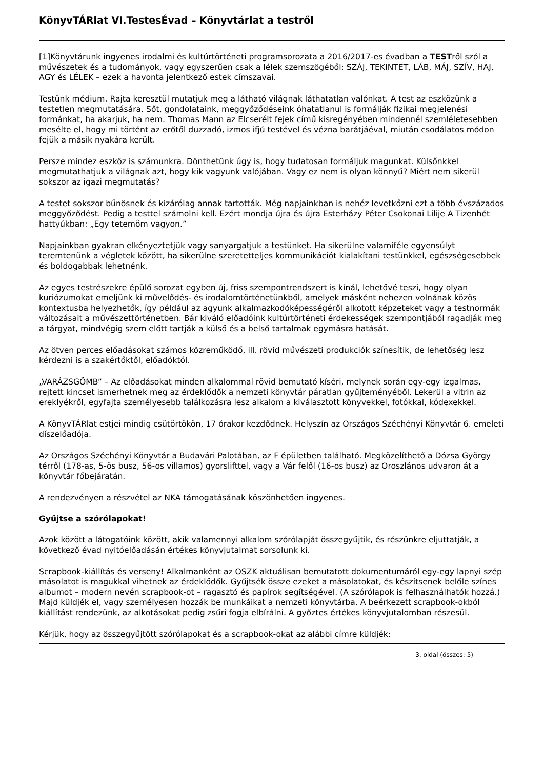KönyvTÁRlat VI.TestesÉvad – Könyvtárlat a testről
[1]Könyvtárunk ingyenes irodalmi és kultúrtörténeti programsorozata a 2016/2017-es évadban a TESTről szól a művészetek és a tudományok, vagy egyszerűen csak a lélek szemszögéből: SZÁJ, TEKINTET, LÁB, MÁJ, SZÍV, HAJ, AGY és LÉLEK – ezek a havonta jelentkező estek címszavai.
Testünk médium. Rajta keresztül mutatjuk meg a látható világnak láthatatlan valónkat. A test az eszközünk a testetlen megmutatására. Sőt, gondolataink, meggyőződéseink óhatatlanul is formálják fizikai megjelenési formánkat, ha akarjuk, ha nem. Thomas Mann az Elcserélt fejek című kisregényében mindennél szemléletesebben mesélte el, hogy mi történt az erőtől duzzadó, izmos ifjú testével és vézna barátjáéval, miután csodálatos módon fejük a másik nyakára került.
Persze mindez eszköz is számunkra. Dönthetünk úgy is, hogy tudatosan formáljuk magunkat. Külsőnkkel megmutathatjuk a világnak azt, hogy kik vagyunk valójában. Vagy ez nem is olyan könnyű? Miért nem sikerül sokszor az igazi megmutatás?
A testet sokszor bűnösnek és kizárólag annak tartották. Még napjainkban is nehéz levetkőzni ezt a több évszázados meggyőződést. Pedig a testtel számolni kell. Ezért mondja újra és újra Esterházy Péter Csokonai Lilije A Tizenhét hattyúkban: „Egy tetemöm vagyon.”
Napjainkban gyakran elkényeztetjük vagy sanyargatjuk a testünket. Ha sikerülne valamiféle egyensúlyt teremtenünk a végletek között, ha sikerülne szeretetteljes kommunikációt kialakítani testünkkel, egészségesebbek és boldogabbak lehetnénk.
Az egyes testrészekre épülő sorozat egyben új, friss szempontrendszert is kínál, lehetővé teszi, hogy olyan kuriózumokat emeljünk ki művelődés- és irodalomtörténetünkből, amelyek másként nehezen volnának közös kontextusba helyezhetők, így például az agyunk alkalmazkodóképességéről alkotott képzeteket vagy a testnormák változásait a művészettörténetben. Bár kiváló előadóink kultúrtörténeti érdekességek szempontjából ragadják meg a tárgyat, mindvégig szem előtt tartják a külső és a belső tartalmak egymásra hatását.
Az ötven perces előadásokat számos közreműködő, ill. rövid művészeti produkciók színesítik, de lehetőség lesz kérdezni is a szakértőktől, előadóktól.
„VARÁZSGÖMB” – Az előadásokat minden alkalommal rövid bemutató kíséri, melynek során egy-egy izgalmas, rejtett kincset ismerhetnek meg az érdeklődők a nemzeti könyvtár páratlan gyűjteményéből. Lekerül a vitrin az ereklyékről, egyfajta személyesebb találkozásra lesz alkalom a kiválasztott könyvekkel, fotókkal, kódexekkel.
A KönyvTÁRlat estjei mindig csütörtökön, 17 órakor kezdődnek. Helyszín az Országos Széchényi Könyvtár 6. emeleti díszelőadója.
Az Országos Széchényi Könyvtár a Budavári Palotában, az F épületben található. Megközelíthető a Dózsa György térről (178-as, 5-ös busz, 56-os villamos) gyorslifttel, vagy a Vár felől (16-os busz) az Oroszlános udvaron át a könyvtár főbejáratán.
A rendezvényen a részvétel az NKA támogatásának köszönhetően ingyenes.
Gyűjtse a szórólapokat!
Azok között a látogatóink között, akik valamennyi alkalom szórólapját összegyűjtik, és részünkre eljuttatják, a következő évad nyitóelőadásán értékes könyvjutalmat sorsolunk ki.
Scrapbook-kiállítás és verseny! Alkalmanként az OSZK aktuálisan bemutatott dokumentumáról egy-egy lapnyi szép másolatot is magukkal vihetnek az érdeklődők. Gyűjtsék össze ezeket a másolatokat, és készítsenek belőle színes albumot – modern nevén scrapbook-ot – ragasztó és papírok segítségével. (A szórólapok is felhasználhatók hozzá.) Majd küldjék el, vagy személyesen hozzák be munkáikat a nemzeti könyvtárba. A beérkezett scrapbook-okból kiállítást rendezünk, az alkotásokat pedig zsűri fogja elbírálni. A győztes értékes könyvjutalomban részesül.
Kérjük, hogy az összegyűjtött szórólapokat és a scrapbook-okat az alábbi címre küldjék:
3. oldal (összes: 5)